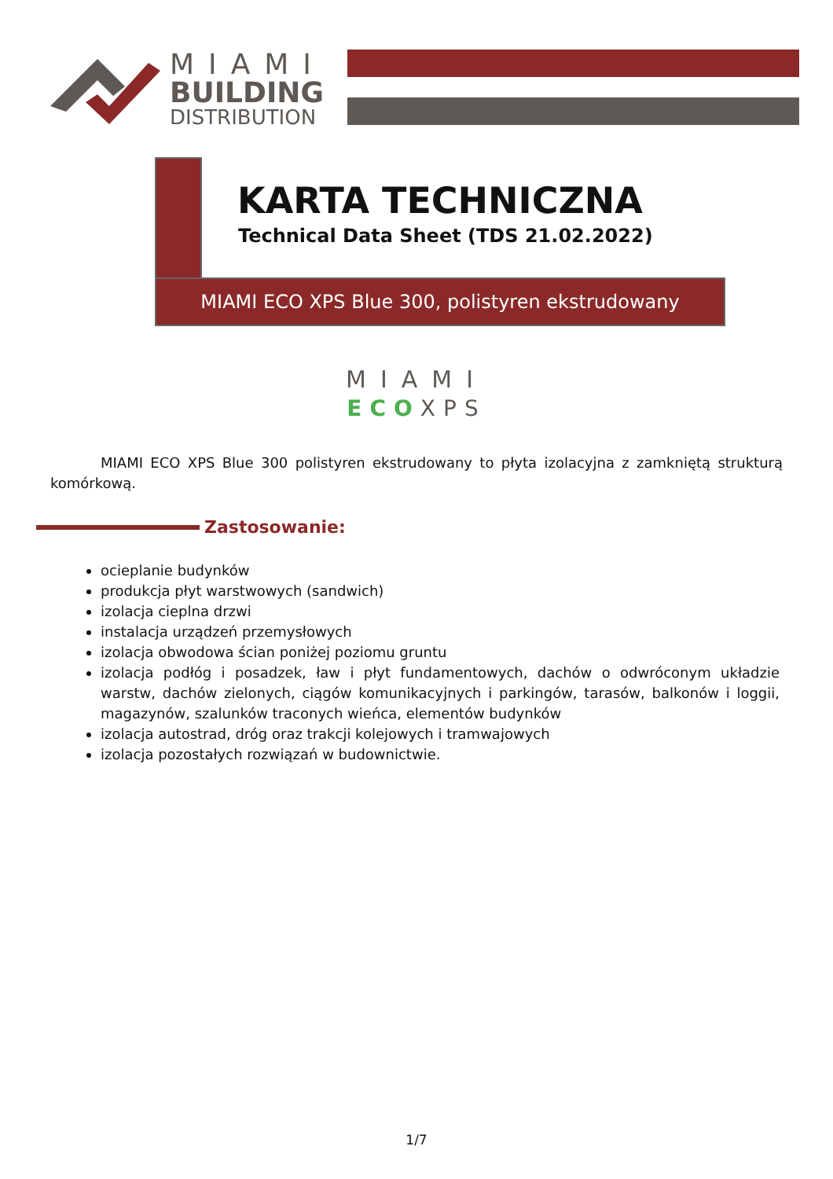MIAMI
BUILDING
DISTRIBUTION
KARTA TECHNICZNA
Technical Data Sheet (TDS 21.02.2022)
MIAMI ECO XPS Blue 300, polistyren ekstrudowany
MIAMI
ECO XPS
MIAMI ECO XPS Blue 300 polistyren ekstrudowany to płyta izolacyjna z zamkniętą strukturą komórkową.
Zastosowanie:
ocieplanie budynków
produkcja płyt warstwowych (sandwich)
izolacja cieplna drzwi
instalacja urządzeń przemysłowych
izolacja obwodowa ścian poniżej poziomu gruntu
izolacja podłóg i posadzek, ław i płyt fundamentowych, dachów o odwróconym układzie warstw, dachów zielonych, ciągów komunikacyjnych i parkingów, tarasów, balkonów i loggii, magazynów, szalunków traconych wieńca, elementów budynków
izolacja autostrad, dróg oraz trakcji kolejowych i tramwajowych
izolacja pozostałych rozwiązań w budownictwie.
1/7